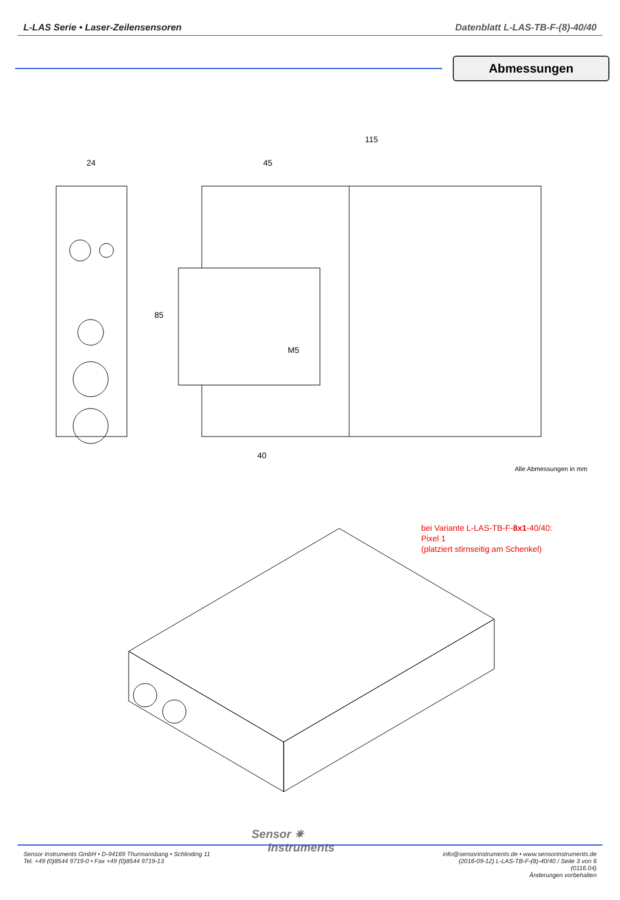L-LAS Serie • Laser-Zeilensensoren Datenblatt L-LAS-TB-F-(8)-40/40
Abmessungen
24
45
115
85
M5
40
Alle Abmessungen in mm
bei Variante L-LAS-TB-F-8x1-40/40:
Pixel 1
(platziert stirnseitig am Schenkel)
Sensor ✷
Instruments
Sensor Instruments GmbH • D-94169 Thurmansbang • Schlinding 11
Tel. +49 (0)8544 9719-0 • Fax +49 (0)8544 9719-13
info@sensorinstruments.de • www.sensorinstruments.de
(2016-09-12) L-LAS-TB-F-(8)-40/40 / Seite 3 von 6
(0116.04)
Änderungen vorbehalten